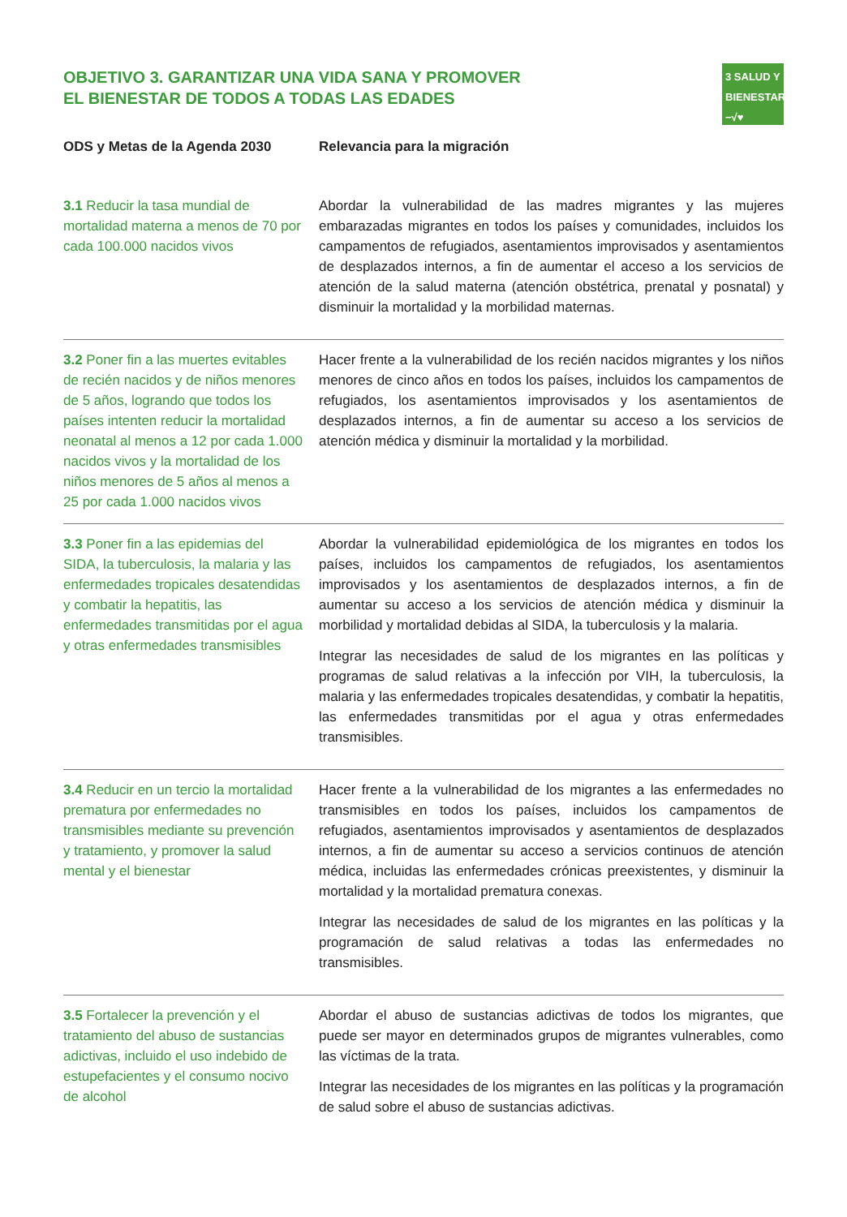OBJETIVO 3. GARANTIZAR UNA VIDA SANA Y PROMOVER
EL BIENESTAR DE TODOS A TODAS LAS EDADES
3 SALUD Y BIENESTAR
−√♥
| ODS y Metas de la Agenda 2030 | Relevancia para la migración |
| --- | --- |
| 3.1 Reducir la tasa mundial de mortalidad materna a menos de 70 por cada 100.000 nacidos vivos | Abordar la vulnerabilidad de las madres migrantes y las mujeres embarazadas migrantes en todos los países y comunidades, incluidos los campamentos de refugiados, asentamientos improvisados y asentamientos de desplazados internos, a fin de aumentar el acceso a los servicios de atención de la salud materna (atención obstétrica, prenatal y posnatal) y disminuir la mortalidad y la morbilidad maternas. |
| 3.2 Poner fin a las muertes evitables de recién nacidos y de niños menores de 5 años, logrando que todos los países intenten reducir la mortalidad neonatal al menos a 12 por cada 1.000 nacidos vivos y la mortalidad de los niños menores de 5 años al menos a 25 por cada 1.000 nacidos vivos | Hacer frente a la vulnerabilidad de los recién nacidos migrantes y los niños menores de cinco años en todos los países, incluidos los campamentos de refugiados, los asentamientos improvisados y los asentamientos de desplazados internos, a fin de aumentar su acceso a los servicios de atención médica y disminuir la mortalidad y la morbilidad. |
| 3.3 Poner fin a las epidemias del SIDA, la tuberculosis, la malaria y las enfermedades tropicales desatendidas y combatir la hepatitis, las enfermedades transmitidas por el agua y otras enfermedades transmisibles | Abordar la vulnerabilidad epidemiológica de los migrantes en todos los países, incluidos los campamentos de refugiados, los asentamientos improvisados y los asentamientos de desplazados internos, a fin de aumentar su acceso a los servicios de atención médica y disminuir la morbilidad y mortalidad debidas al SIDA, la tuberculosis y la malaria. Integrar las necesidades de salud de los migrantes en las políticas y programas de salud relativas a la infección por VIH, la tuberculosis, la malaria y las enfermedades tropicales desatendidas, y combatir la hepatitis, las enfermedades transmitidas por el agua y otras enfermedades transmisibles. |
| 3.4 Reducir en un tercio la mortalidad prematura por enfermedades no transmisibles mediante su prevención y tratamiento, y promover la salud mental y el bienestar | Hacer frente a la vulnerabilidad de los migrantes a las enfermedades no transmisibles en todos los países, incluidos los campamentos de refugiados, asentamientos improvisados y asentamientos de desplazados internos, a fin de aumentar su acceso a servicios continuos de atención médica, incluidas las enfermedades crónicas preexistentes, y disminuir la mortalidad y la mortalidad prematura conexas. Integrar las necesidades de salud de los migrantes en las políticas y la programación de salud relativas a todas las enfermedades no transmisibles. |
| 3.5 Fortalecer la prevención y el tratamiento del abuso de sustancias adictivas, incluido el uso indebido de estupefacientes y el consumo nocivo de alcohol | Abordar el abuso de sustancias adictivas de todos los migrantes, que puede ser mayor en determinados grupos de migrantes vulnerables, como las víctimas de la trata. Integrar las necesidades de los migrantes en las políticas y la programación de salud sobre el abuso de sustancias adictivas. |